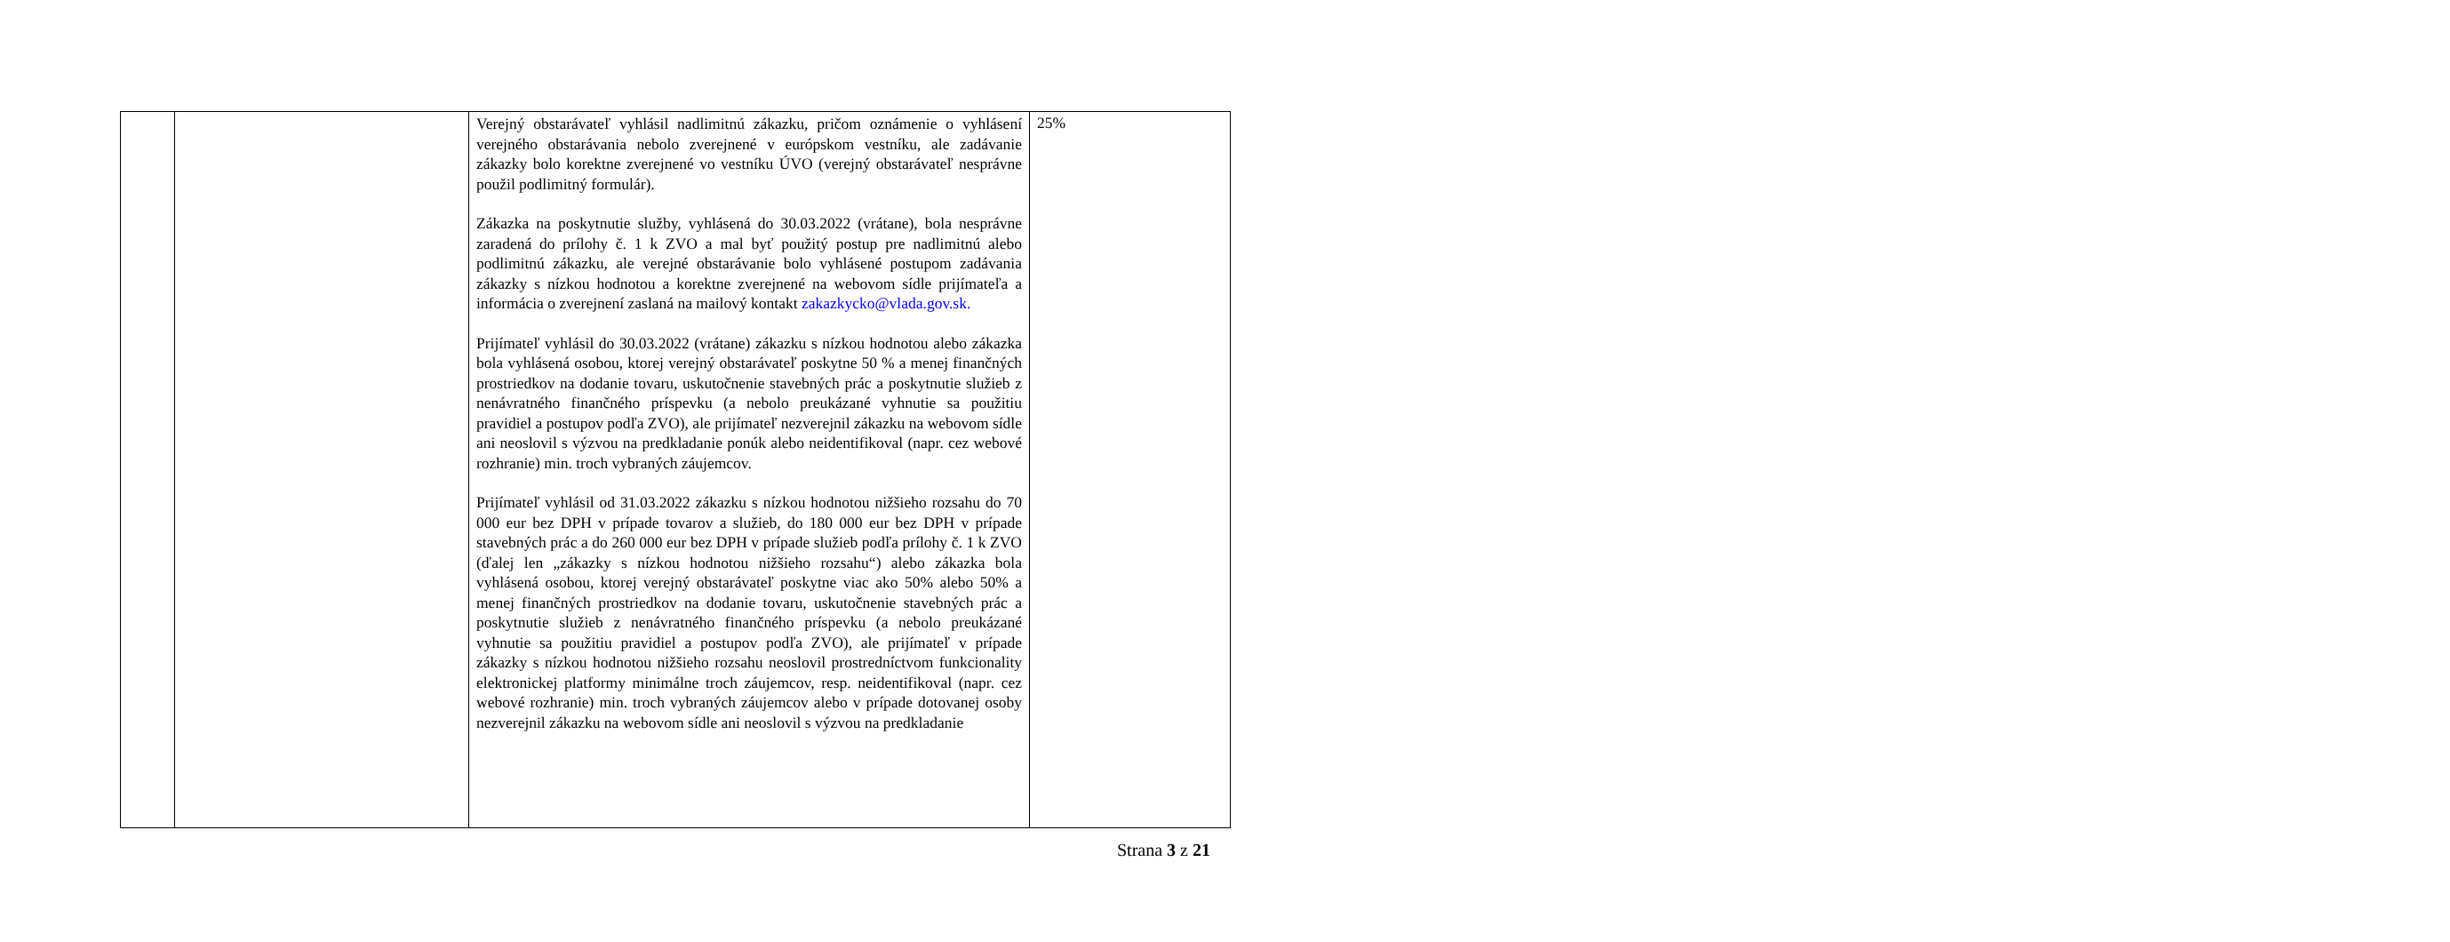| | | Verejný obstarávateľ vyhlásil nadlimitnú zákazku, pričom oznámenie o vyhlásení verejného obstarávania nebolo zverejnené v európskom vestníku, ale zadávanie zákazky bolo korektne zverejnené vo vestníku ÚVO (verejný obstarávateľ nesprávne použil podlimitný formulár). Zákazka na poskytnutie služby, vyhlásená do 30.03.2022 (vrátane), bola nesprávne zaradená do prílohy č. 1 k ZVO a mal byť použitý postup pre nadlimitnú alebo podlimitnú zákazku, ale verejné obstarávanie bolo vyhlásené postupom zadávania zákazky s nízkou hodnotou a korektne zverejnené na webovom sídle prijímateľa a informácia o zverejnení zaslaná na mailový kontakt zakazkycko@vlada.gov.sk. Prijímateľ vyhlásil do 30.03.2022 (vrátane) zákazku s nízkou hodnotou alebo zákazka bola vyhlásená osobou, ktorej verejný obstarávateľ poskytne 50 % a menej finančných prostriedkov na dodanie tovaru, uskutočnenie stavebných prác a poskytnutie služieb z nenávratného finančného príspevku (a nebolo preukázané vyhnutie sa použitiu pravidiel a postupov podľa ZVO), ale prijímateľ nezverejnil zákazku na webovom sídle ani neoslovil s výzvou na predkladanie ponúk alebo neidentifikoval (napr. cez webové rozhranie) min. troch vybraných záujemcov. Prijímateľ vyhlásil od 31.03.2022 zákazku s nízkou hodnotou nižšieho rozsahu do 70 000 eur bez DPH v prípade tovarov a služieb, do 180 000 eur bez DPH v prípade stavebných prác a do 260 000 eur bez DPH v prípade služieb podľa prílohy č. 1 k ZVO (ďalej len „zákazky s nízkou hodnotou nižšieho rozsahu“) alebo zákazka bola vyhlásená osobou, ktorej verejný obstarávateľ poskytne viac ako 50% alebo 50% a menej finančných prostriedkov na dodanie tovaru, uskutočnenie stavebných prác a poskytnutie služieb z nenávratného finančného príspevku (a nebolo preukázané vyhnutie sa použitiu pravidiel a postupov podľa ZVO), ale prijímateľ v prípade zákazky s nízkou hodnotou nižšieho rozsahu neoslovil prostredníctvom funkcionality elektronickej platformy minimálne troch záujemcov, resp. neidentifikoval (napr. cez webové rozhranie) min. troch vybraných záujemcov alebo v prípade dotovanej osoby nezverejnil zákazku na webovom sídle ani neoslovil s výzvou na predkladanie | 25% |
Strana 3 z 21